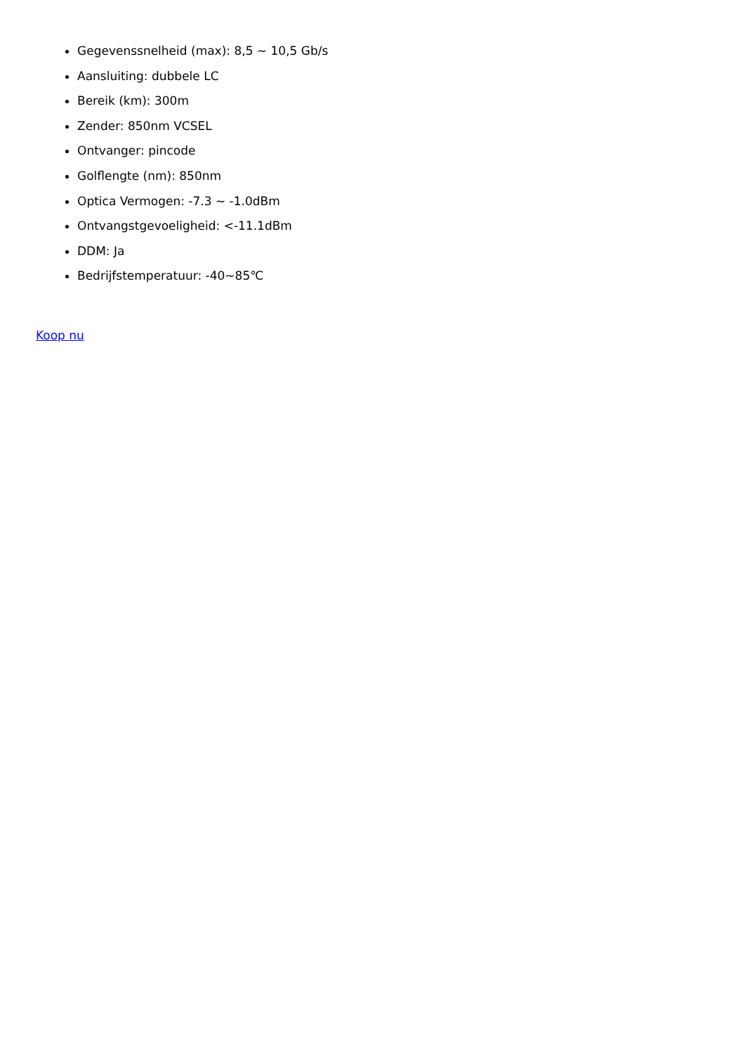Gegevenssnelheid (max): 8,5 ~ 10,5 Gb/s
Aansluiting: dubbele LC
Bereik (km): 300m
Zender: 850nm VCSEL
Ontvanger: pincode
Golflengte (nm): 850nm
Optica Vermogen: -7.3 ~ -1.0dBm
Ontvangstgevoeligheid: <-11.1dBm
DDM: Ja
Bedrijfstemperatuur: -40~85℃
Koop nu